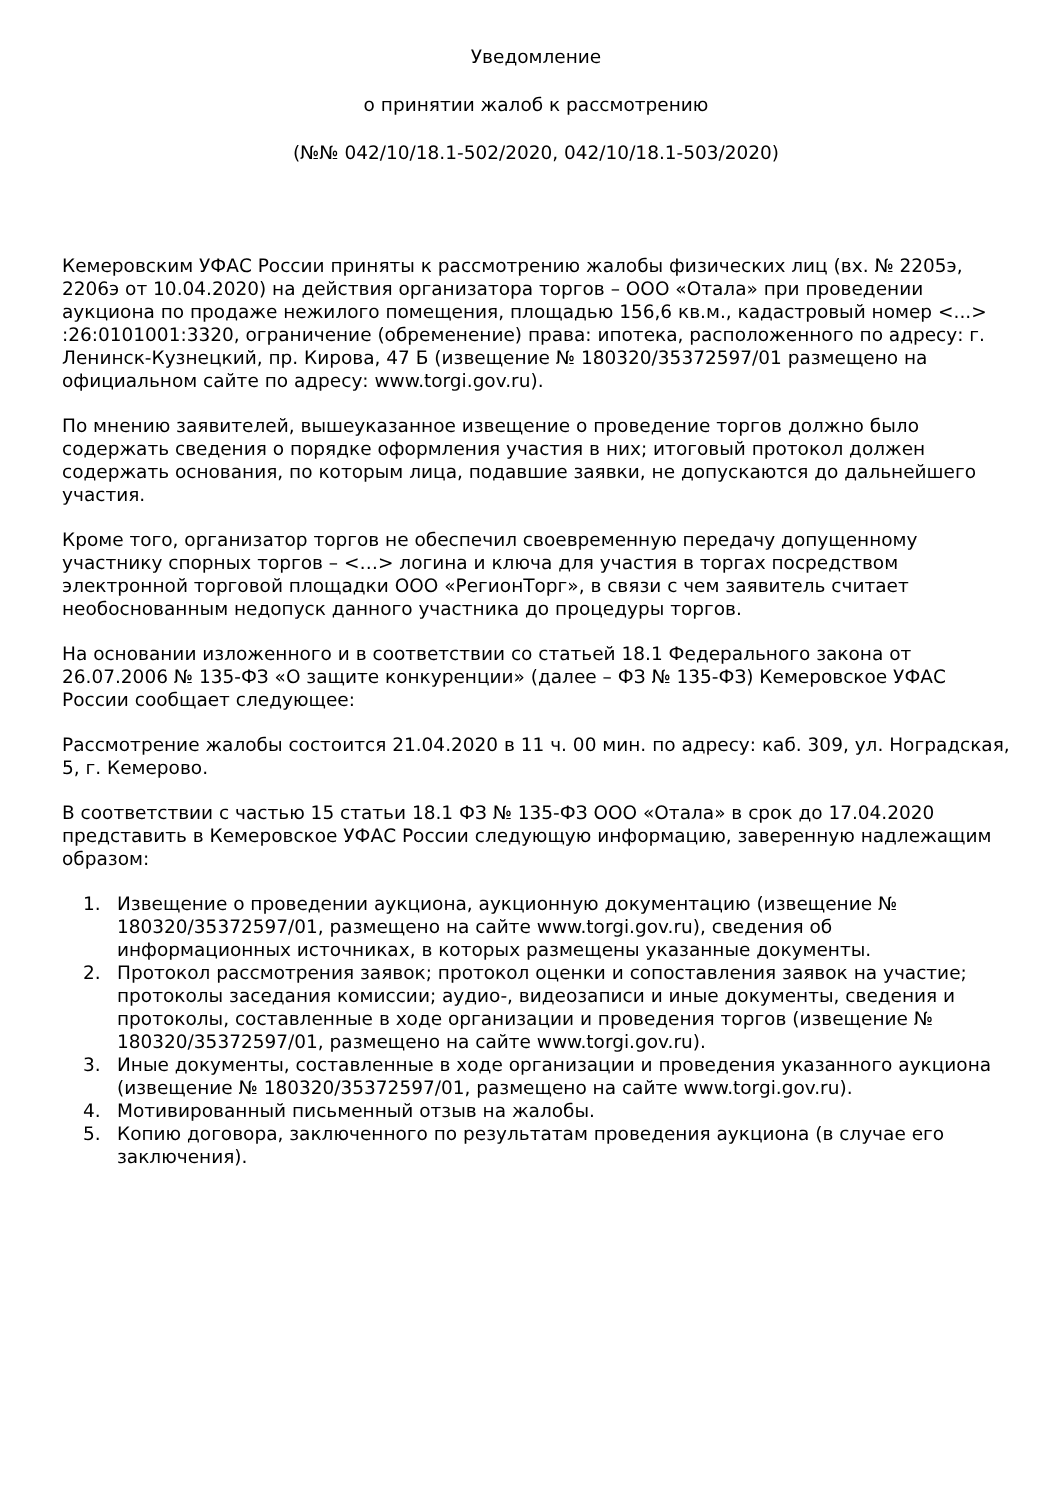Уведомление
о принятии жалоб к рассмотрению
(№№ 042/10/18.1-502/2020, 042/10/18.1-503/2020)
Кемеровским УФАС России приняты к рассмотрению жалобы физических лиц (вх. № 2205э, 2206э от 10.04.2020) на действия организатора торгов – ООО «Отала» при проведении аукциона по продаже нежилого помещения, площадью 156,6 кв.м., кадастровый номер <...> :26:0101001:3320, ограничение (обременение) права: ипотека, расположенного по адресу: г. Ленинск-Кузнецкий, пр. Кирова, 47 Б (извещение № 180320/35372597/01 размещено на официальном сайте по адресу: www.torgi.gov.ru).
По мнению заявителей, вышеуказанное извещение о проведение торгов должно было содержать сведения о порядке оформления участия в них; итоговый протокол должен содержать основания, по которым лица, подавшие заявки, не допускаются до дальнейшего участия.
Кроме того, организатор торгов не обеспечил своевременную передачу допущенному участнику спорных торгов – <…> логина и ключа для участия в торгах посредством электронной торговой площадки ООО «РегионТорг», в связи с чем заявитель считает необоснованным недопуск данного участника до процедуры торгов.
На основании изложенного и в соответствии со статьей 18.1 Федерального закона от 26.07.2006 № 135-ФЗ «О защите конкуренции» (далее – ФЗ № 135-ФЗ) Кемеровское УФАС России сообщает следующее:
Рассмотрение жалобы состоится 21.04.2020 в 11 ч. 00 мин. по адресу: каб. 309, ул. Ноградская, 5, г. Кемерово.
В соответствии с частью 15 статьи 18.1 ФЗ № 135-ФЗ ООО «Отала» в срок до 17.04.2020 представить в Кемеровское УФАС России следующую информацию, заверенную надлежащим образом:
1. Извещение о проведении аукциона, аукционную документацию (извещение № 180320/35372597/01, размещено на сайте www.torgi.gov.ru), сведения об информационных источниках, в которых размещены указанные документы.
2. Протокол рассмотрения заявок; протокол оценки и сопоставления заявок на участие; протоколы заседания комиссии; аудио-, видеозаписи и иные документы, сведения и протоколы, составленные в ходе организации и проведения торгов (извещение № 180320/35372597/01, размещено на сайте www.torgi.gov.ru).
3. Иные документы, составленные в ходе организации и проведения указанного аукциона (извещение № 180320/35372597/01, размещено на сайте www.torgi.gov.ru).
4. Мотивированный письменный отзыв на жалобы.
5. Копию договора, заключенного по результатам проведения аукциона (в случае его заключения).